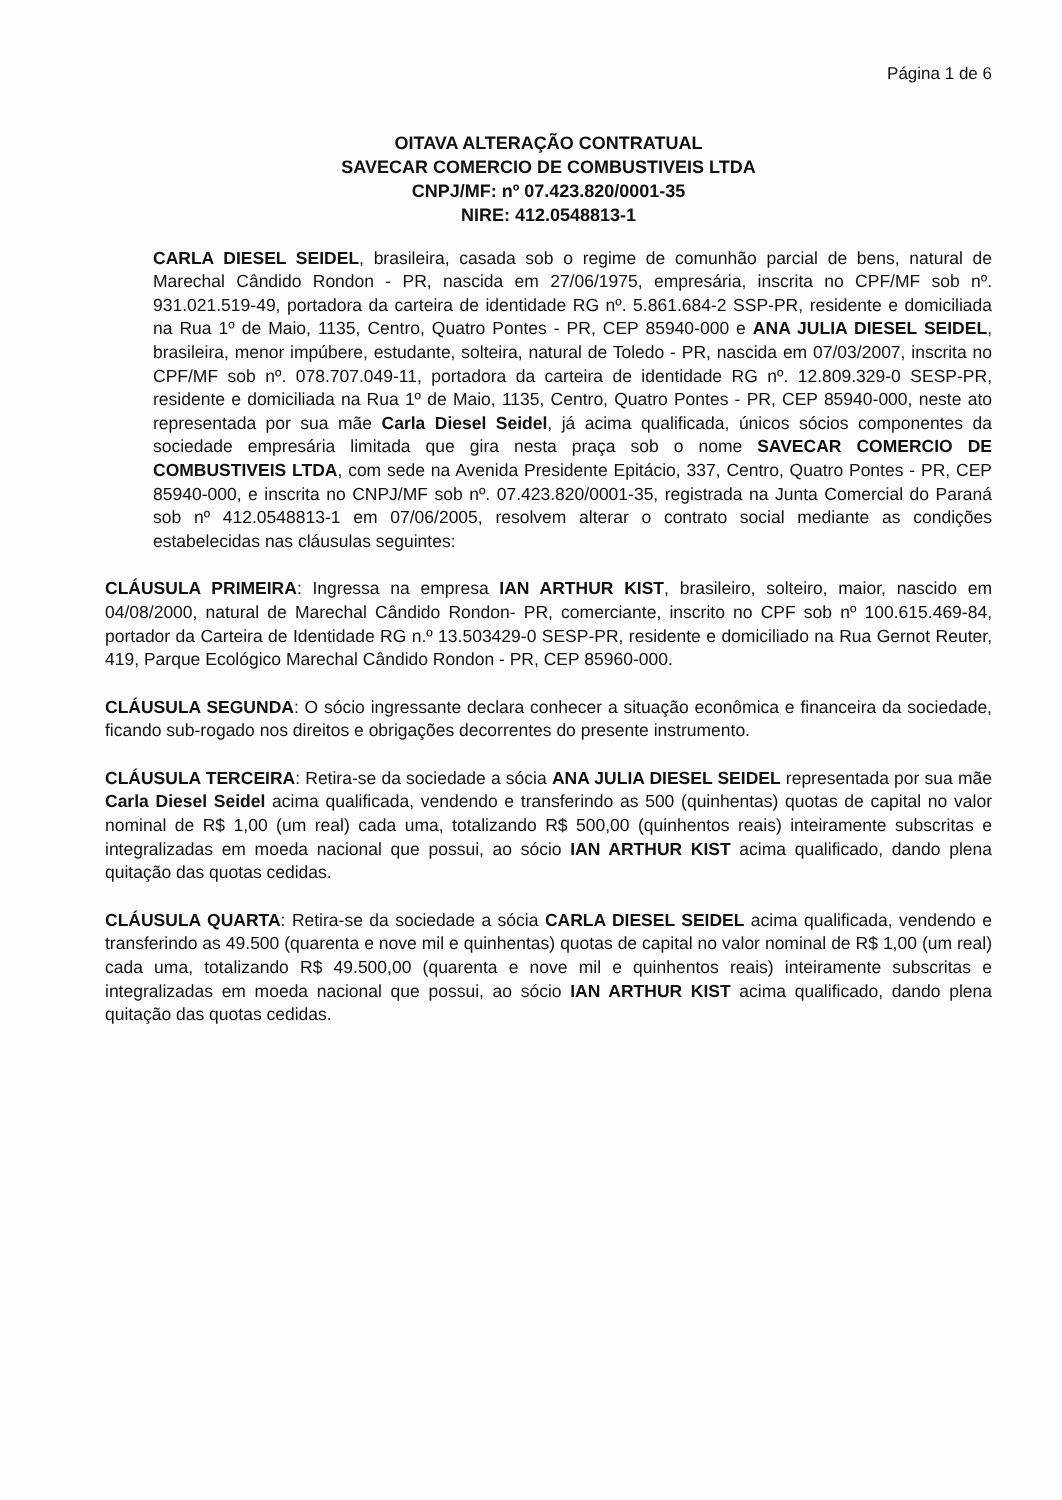Página 1 de 6
OITAVA ALTERAÇÃO CONTRATUAL
SAVECAR COMERCIO DE COMBUSTIVEIS LTDA
CNPJ/MF: nº 07.423.820/0001-35
NIRE: 412.0548813-1
CARLA DIESEL SEIDEL, brasileira, casada sob o regime de comunhão parcial de bens, natural de Marechal Cândido Rondon - PR, nascida em 27/06/1975, empresária, inscrita no CPF/MF sob nº. 931.021.519-49, portadora da carteira de identidade RG nº. 5.861.684-2 SSP-PR, residente e domiciliada na Rua 1º de Maio, 1135, Centro, Quatro Pontes - PR, CEP 85940-000 e ANA JULIA DIESEL SEIDEL, brasileira, menor impúbere, estudante, solteira, natural de Toledo - PR, nascida em 07/03/2007, inscrita no CPF/MF sob nº. 078.707.049-11, portadora da carteira de identidade RG nº. 12.809.329-0 SESP-PR, residente e domiciliada na Rua 1º de Maio, 1135, Centro, Quatro Pontes - PR, CEP 85940-000, neste ato representada por sua mãe Carla Diesel Seidel, já acima qualificada, únicos sócios componentes da sociedade empresária limitada que gira nesta praça sob o nome SAVECAR COMERCIO DE COMBUSTIVEIS LTDA, com sede na Avenida Presidente Epitácio, 337, Centro, Quatro Pontes - PR, CEP 85940-000, e inscrita no CNPJ/MF sob nº. 07.423.820/0001-35, registrada na Junta Comercial do Paraná sob nº 412.0548813-1 em 07/06/2005, resolvem alterar o contrato social mediante as condições estabelecidas nas cláusulas seguintes:
CLÁUSULA PRIMEIRA: Ingressa na empresa IAN ARTHUR KIST, brasileiro, solteiro, maior, nascido em 04/08/2000, natural de Marechal Cândido Rondon- PR, comerciante, inscrito no CPF sob nº 100.615.469-84, portador da Carteira de Identidade RG n.º 13.503429-0 SESP-PR, residente e domiciliado na Rua Gernot Reuter, 419, Parque Ecológico Marechal Cândido Rondon - PR, CEP 85960-000.
CLÁUSULA SEGUNDA: O sócio ingressante declara conhecer a situação econômica e financeira da sociedade, ficando sub-rogado nos direitos e obrigações decorrentes do presente instrumento.
CLÁUSULA TERCEIRA: Retira-se da sociedade a sócia ANA JULIA DIESEL SEIDEL representada por sua mãe Carla Diesel Seidel acima qualificada, vendendo e transferindo as 500 (quinhentas) quotas de capital no valor nominal de R$ 1,00 (um real) cada uma, totalizando R$ 500,00 (quinhentos reais) inteiramente subscritas e integralizadas em moeda nacional que possui, ao sócio IAN ARTHUR KIST acima qualificado, dando plena quitação das quotas cedidas.
CLÁUSULA QUARTA: Retira-se da sociedade a sócia CARLA DIESEL SEIDEL acima qualificada, vendendo e transferindo as 49.500 (quarenta e nove mil e quinhentas) quotas de capital no valor nominal de R$ 1,00 (um real) cada uma, totalizando R$ 49.500,00 (quarenta e nove mil e quinhentos reais) inteiramente subscritas e integralizadas em moeda nacional que possui, ao sócio IAN ARTHUR KIST acima qualificado, dando plena quitação das quotas cedidas.